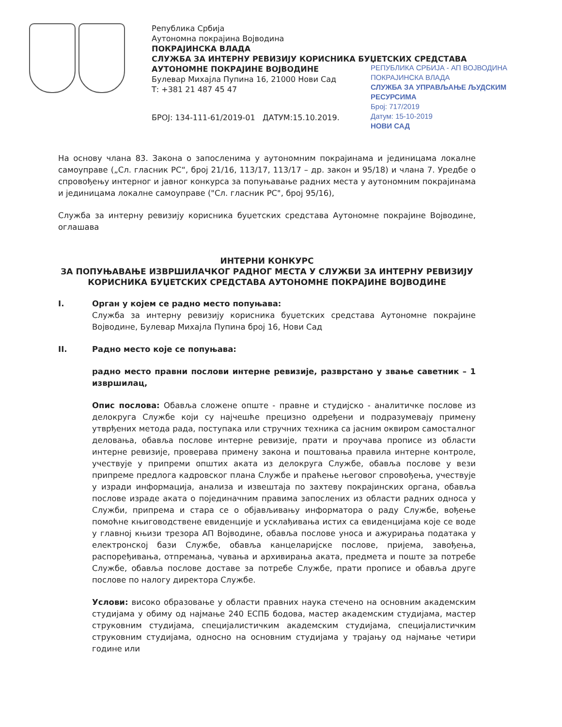Република Србија
Аутономна покрајина Војводина
ПОКРАЈИНСКА ВЛАДА
СЛУЖБА ЗА ИНТЕРНУ РЕВИЗИЈУ КОРИСНИКА БУЏЕТСКИХ СРЕДСТАВА
АУТОНОМНЕ ПОКРАЈИНЕ ВОЈВОДИНЕ
Булевар Михајла Пупина 16, 21000 Нови Сад
Т: +381 21 487 45 47
РЕПУБЛИКА СРБИЈА - АП ВОЈВОДИНА
ПОКРАЈИНСКА ВЛАДА
СЛУЖБА ЗА УПРАВЉАЊЕ ЉУДСКИМ РЕСУРСИМА
Број: 717/2019
Датум: 15-10-2019
НОВИ САД
БРОЈ: 134-111-61/2019-01 ДАТУМ:15.10.2019.
На основу члана 83. Закона о запосленима у аутономним покрајинама и јединицама локалне самоуправе („Сл. гласник РС“, број 21/16, 113/17, 113/17 – др. закон и 95/18) и члана 7. Уредбе о спровођењу интерног и јавног конкурса за попуњавање радних места у аутономним покрајинама и јединицама локалне самоуправе ("Сл. гласник РС", број 95/16),
Служба за интерну ревизију корисника буџетских средстава Аутономне покрајине Војводине, оглашава
ИНТЕРНИ КОНКУРС
ЗА ПОПУЊАВАЊЕ ИЗВРШИЛАЧКОГ РАДНОГ МЕСТА У СЛУЖБИ ЗА ИНТЕРНУ РЕВИЗИЈУ КОРИСНИКА БУЏЕТСКИХ СРЕДСТАВА АУТОНОМНЕ ПОКРАЈИНЕ ВОЈВОДИНЕ
I. Орган у којем се радно место попуњава:
Служба за интерну ревизију корисника буџетских средстава Аутономне покрајине Војводине, Булевар Михајла Пупина број 16, Нови Сад
II. Радно место које се попуњава:
радно место правни послови интерне ревизије, разврстано у звање саветник – 1 извршилац,
Опис послова: Обавља сложене опште - правне и студијско - аналитичке послове из делокруга Службе који су најчешће прецизно одређени и подразумевају примену утврђених метода рада, поступака или стручних техника са јасним оквиром самосталног деловања, обавља послове интерне ревизије, прати и проучава прописе из области интерне ревизије, проверава примену закона и поштовања правила интерне контроле, учествује у припреми општих аката из делокруга Службе, обавља послове у вези припреме предлога кадровског плана Службе и праћење његовог спровођења, учествује у изради информација, анализа и извештаја по захтеву покрајинских органа, обавља послове израде аката о појединачним правима запослених из области радних односа у Служби, припрема и стара се о објављивању информатора о раду Службе, вођење помоћне књиговодствене евиденције и усклађивања истих са евиденцијама које се воде у главној књизи трезора АП Војводине, обавља послове уноса и ажурирања података у електронској бази Службе, обавља канцеларијске послове, пријема, завођења, распоређивања, отпремања, чувања и архивирања аката, предмета и поште за потребе Службе, обавља послове доставе за потребе Службе, прати прописе и обавља друге послове по налогу директора Службе.
Услови: високо образовање у области правних наука стечено на основним академским студијама у обиму од најмање 240 ЕСПБ бодова, мастер академским студијама, мастер струковним студијама, специјалистичким академским студијама, специјалистичким струковним студијама, односно на основним студијама у трајању од најмање четири године или